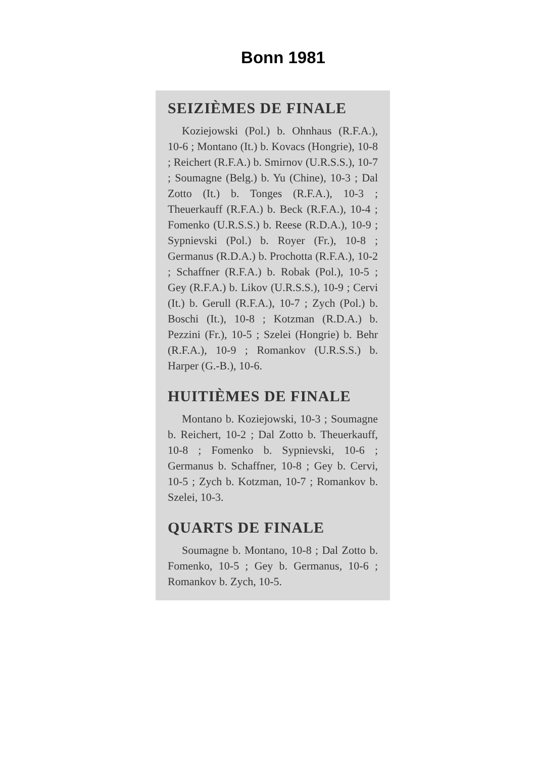Bonn 1981
SEIZIÈMES DE FINALE
Koziejowski (Pol.) b. Ohnhaus (R.F.A.), 10-6 ; Montano (It.) b. Kovacs (Hongrie), 10-8 ; Reichert (R.F.A.) b. Smirnov (U.R.S.S.), 10-7 ; Soumagne (Belg.) b. Yu (Chine), 10-3 ; Dal Zotto (It.) b. Tonges (R.F.A.), 10-3 ; Theuerkauff (R.F.A.) b. Beck (R.F.A.), 10-4 ; Fomenko (U.R.S.S.) b. Reese (R.D.A.), 10-9 ; Sypnievski (Pol.) b. Royer (Fr.), 10-8 ; Germanus (R.D.A.) b. Prochotta (R.F.A.), 10-2 ; Schaffner (R.F.A.) b. Robak (Pol.), 10-5 ; Gey (R.F.A.) b. Likov (U.R.S.S.), 10-9 ; Cervi (It.) b. Gerull (R.F.A.), 10-7 ; Zych (Pol.) b. Boschi (It.), 10-8 ; Kotzman (R.D.A.) b. Pezzini (Fr.), 10-5 ; Szelei (Hongrie) b. Behr (R.F.A.), 10-9 ; Romankov (U.R.S.S.) b. Harper (G.-B.), 10-6.
HUITIÈMES DE FINALE
Montano b. Koziejowski, 10-3 ; Soumagne b. Reichert, 10-2 ; Dal Zotto b. Theuerkauff, 10-8 ; Fomenko b. Sypnievski, 10-6 ; Germanus b. Schaffner, 10-8 ; Gey b. Cervi, 10-5 ; Zych b. Kotzman, 10-7 ; Romankov b. Szelei, 10-3.
QUARTS DE FINALE
Soumagne b. Montano, 10-8 ; Dal Zotto b. Fomenko, 10-5 ; Gey b. Germanus, 10-6 ; Romankov b. Zych, 10-5.